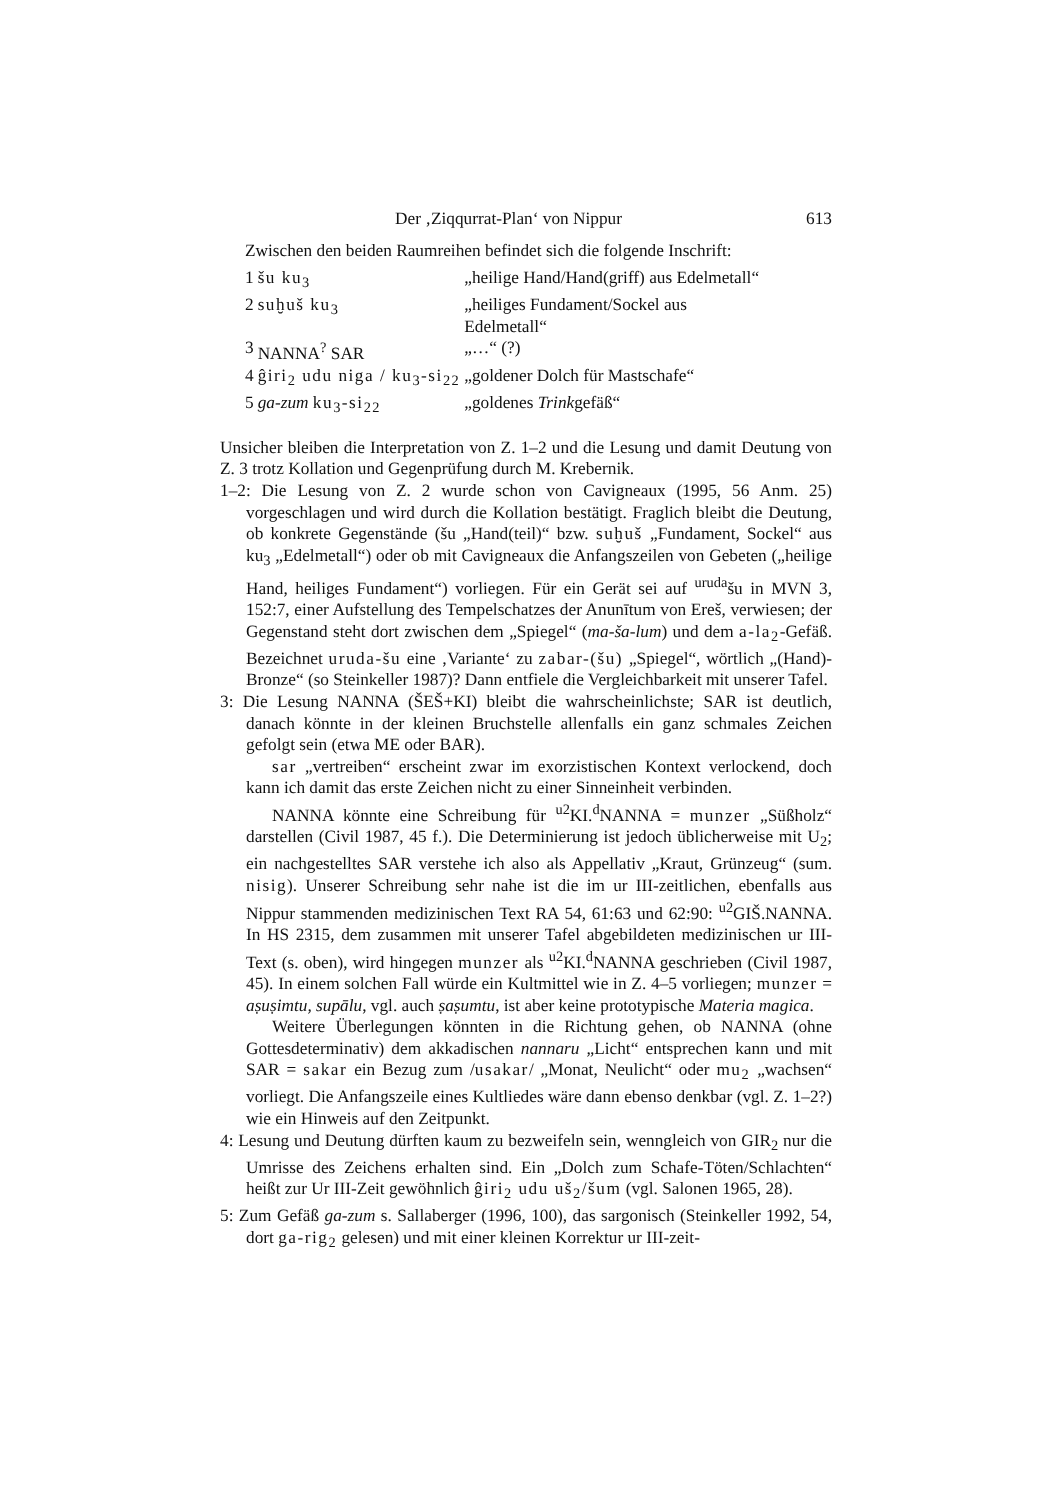Der ‚Ziqqurrat-Plan‘ von Nippur 613
Zwischen den beiden Raumreihen befindet sich die folgende Inschrift:
| 1 | šu ku<sub>3</sub> | „heilige Hand/Hand(griff) aus Edelmetall“ |
| 2 | suḫuš ku<sub>3</sub> | „heiliges Fundament/Sockel aus Edelmetall“ |
| 3 | NANNA<sup>?</sup> SAR | „…“ (?) |
| 4 | ĝiri<sub>2</sub> udu niga / ku<sub>3</sub>-si<sub>22</sub> | „goldener Dolch für Mastschafe“ |
| 5 | ga-zum ku<sub>3</sub>-si<sub>22</sub> | „goldenes Trink gefäß“ |
Unsicher bleiben die Interpretation von Z. 1–2 und die Lesung und damit Deutung von Z. 3 trotz Kollation und Gegenprüfung durch M. Krebernik.
1–2: Die Lesung von Z. 2 wurde schon von Cavigneaux (1995, 56 Anm. 25) vorgeschlagen und wird durch die Kollation bestätigt. Fraglich bleibt die Deutung, ob konkrete Gegenstände (šu „Hand(teil)“ bzw. suḫuš „Fundament, Sockel“ aus ku<sub>3</sub> „Edelmetall“) oder ob mit Cavigneaux die Anfangszeilen von Gebeten („heilige Hand, heiliges Fundament“) vorliegen. Für ein Gerät sei auf <sup>uruda</sup>šu in MVN 3, 152:7, einer Aufstellung des Tempelschatzes der Anunītum von Ereš, verwiesen; der Gegenstand steht dort zwischen dem „Spiegel“ (ma-ša-lum) und dem a-la<sub>2</sub>-Gefäß. Bezeichnet uruda-šu eine ‚Variante‘ zu zabar-(šu) „Spiegel“, wörtlich „(Hand)-Bronze“ (so Steinkeller 1987)? Dann entfiele die Vergleichbarkeit mit unserer Tafel.
3: Die Lesung NANNA (ŠEŠ+KI) bleibt die wahrscheinlichste; SAR ist deutlich, danach könnte in der kleinen Bruchstelle allenfalls ein ganz schmales Zeichen gefolgt sein (etwa ME oder BAR).
sar „vertreiben“ erscheint zwar im exorzistischen Kontext verlockend, doch kann ich damit das erste Zeichen nicht zu einer Sinneinheit verbinden.
NANNA könnte eine Schreibung für <sup>u2</sup>KI.<sup>d</sup>NANNA = munzer „Süßholz“ darstellen (Civil 1987, 45 f.). Die Determinierung ist jedoch üblicherweise mit U<sub>2</sub>; ein nachgestelltes SAR verstehe ich also als Appellativ „Kraut, Grünzeug“ (sum. nisig). Unserer Schreibung sehr nahe ist die im ur III-zeitlichen, ebenfalls aus Nippur stammenden medizinischen Text RA 54, 61:63 und 62:90: <sup>u2</sup>GIŠ.NANNA. In HS 2315, dem zusammen mit unserer Tafel abgebildeten medizinischen ur III-Text (s. oben), wird hingegen munzer als <sup>u2</sup>KI.<sup>d</sup>NANNA geschrieben (Civil 1987, 45). In einem solchen Fall würde ein Kultmittel wie in Z. 4–5 vorliegen; munzer = aṣuṣimtu, supālu, vgl. auch ṣaṣumtu, ist aber keine prototypische Materia magica.
Weitere Überlegungen könnten in die Richtung gehen, ob NANNA (ohne Gottesdeterminativ) dem akkadischen nannaru „Licht“ entsprechen kann und mit SAR = sakar ein Bezug zum /usakar/ „Monat, Neulicht“ oder mu<sub>2</sub> „wachsen“ vorliegt. Die Anfangszeile eines Kultliedes wäre dann ebenso denkbar (vgl. Z. 1–2?) wie ein Hinweis auf den Zeitpunkt.
4: Lesung und Deutung dürften kaum zu bezweifeln sein, wenngleich von GIR<sub>2</sub> nur die Umrisse des Zeichens erhalten sind. Ein „Dolch zum Schafe-Töten/Schlachten“ heißt zur Ur III-Zeit gewöhnlich ĝiri<sub>2</sub> udu uš<sub>2</sub>/šum (vgl. Salonen 1965, 28).
5: Zum Gefäß ga-zum s. Sallaberger (1996, 100), das sargonisch (Steinkeller 1992, 54, dort ga-rig<sub>2</sub> gelesen) und mit einer kleinen Korrektur ur III-zeit-